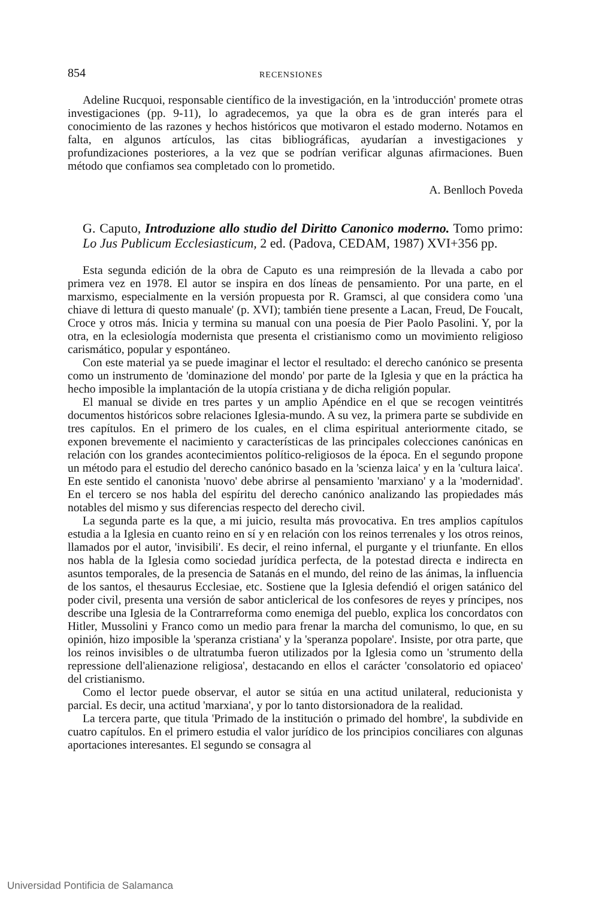854 RECENSIONES
Adeline Rucquoi, responsable científico de la investigación, en la 'introducción' promete otras investigaciones (pp. 9-11), lo agradecemos, ya que la obra es de gran interés para el conocimiento de las razones y hechos históricos que motivaron el estado moderno. Notamos en falta, en algunos artículos, las citas bibliográficas, ayudarían a investigaciones y profundizaciones posteriores, a la vez que se podrían verificar algunas afirmaciones. Buen método que confiamos sea completado con lo prometido.
A. Benlloch Poveda
G. Caputo, Introduzione allo studio del Diritto Canonico moderno. Tomo primo: Lo Jus Publicum Ecclesiasticum, 2 ed. (Padova, CEDAM, 1987) XVI+356 pp.
Esta segunda edición de la obra de Caputo es una reimpresión de la llevada a cabo por primera vez en 1978. El autor se inspira en dos líneas de pensamiento. Por una parte, en el marxismo, especialmente en la versión propuesta por R. Gramsci, al que considera como 'una chiave di lettura di questo manuale' (p. XVI); también tiene presente a Lacan, Freud, De Foucalt, Croce y otros más. Inicia y termina su manual con una poesía de Pier Paolo Pasolini. Y, por la otra, en la eclesiología modernista que presenta el cristianismo como un movimiento religioso carismático, popular y espontáneo.
Con este material ya se puede imaginar el lector el resultado: el derecho canónico se presenta como un instrumento de 'dominazione del mondo' por parte de la Iglesia y que en la práctica ha hecho imposible la implantación de la utopía cristiana y de dicha religión popular.
El manual se divide en tres partes y un amplio Apéndice en el que se recogen veintitrés documentos históricos sobre relaciones Iglesia-mundo. A su vez, la primera parte se subdivide en tres capítulos. En el primero de los cuales, en el clima espiritual anteriormente citado, se exponen brevemente el nacimiento y características de las principales colecciones canónicas en relación con los grandes acontecimientos político-religiosos de la época. En el segundo propone un método para el estudio del derecho canónico basado en la 'scienza laica' y en la 'cultura laica'. En este sentido el canonista 'nuovo' debe abrirse al pensamiento 'marxiano' y a la 'modernidad'. En el tercero se nos habla del espíritu del derecho canónico analizando las propiedades más notables del mismo y sus diferencias respecto del derecho civil.
La segunda parte es la que, a mi juicio, resulta más provocativa. En tres amplios capítulos estudia a la Iglesia en cuanto reino en sí y en relación con los reinos terrenales y los otros reinos, llamados por el autor, 'invisibili'. Es decir, el reino infernal, el purgante y el triunfante. En ellos nos habla de la Iglesia como sociedad jurídica perfecta, de la potestad directa e indirecta en asuntos temporales, de la presencia de Satanás en el mundo, del reino de las ánimas, la influencia de los santos, el thesaurus Ecclesiae, etc. Sostiene que la Iglesia defendió el origen satánico del poder civil, presenta una versión de sabor anticlerical de los confesores de reyes y príncipes, nos describe una Iglesia de la Contrarreforma como enemiga del pueblo, explica los concordatos con Hitler, Mussolini y Franco como un medio para frenar la marcha del comunismo, lo que, en su opinión, hizo imposible la 'speranza cristiana' y la 'speranza popolare'. Insiste, por otra parte, que los reinos invisibles o de ultratumba fueron utilizados por la Iglesia como un 'strumento della repressione dell'alienazione religiosa', destacando en ellos el carácter 'consolatorio ed opiaceo' del cristianismo.
Como el lector puede observar, el autor se sitúa en una actitud unilateral, reducionista y parcial. Es decir, una actitud 'marxiana', y por lo tanto distorsionadora de la realidad.
La tercera parte, que titula 'Primado de la institución o primado del hombre', la subdivide en cuatro capítulos. En el primero estudia el valor jurídico de los principios conciliares con algunas aportaciones interesantes. El segundo se consagra al
Universidad Pontificia de Salamanca